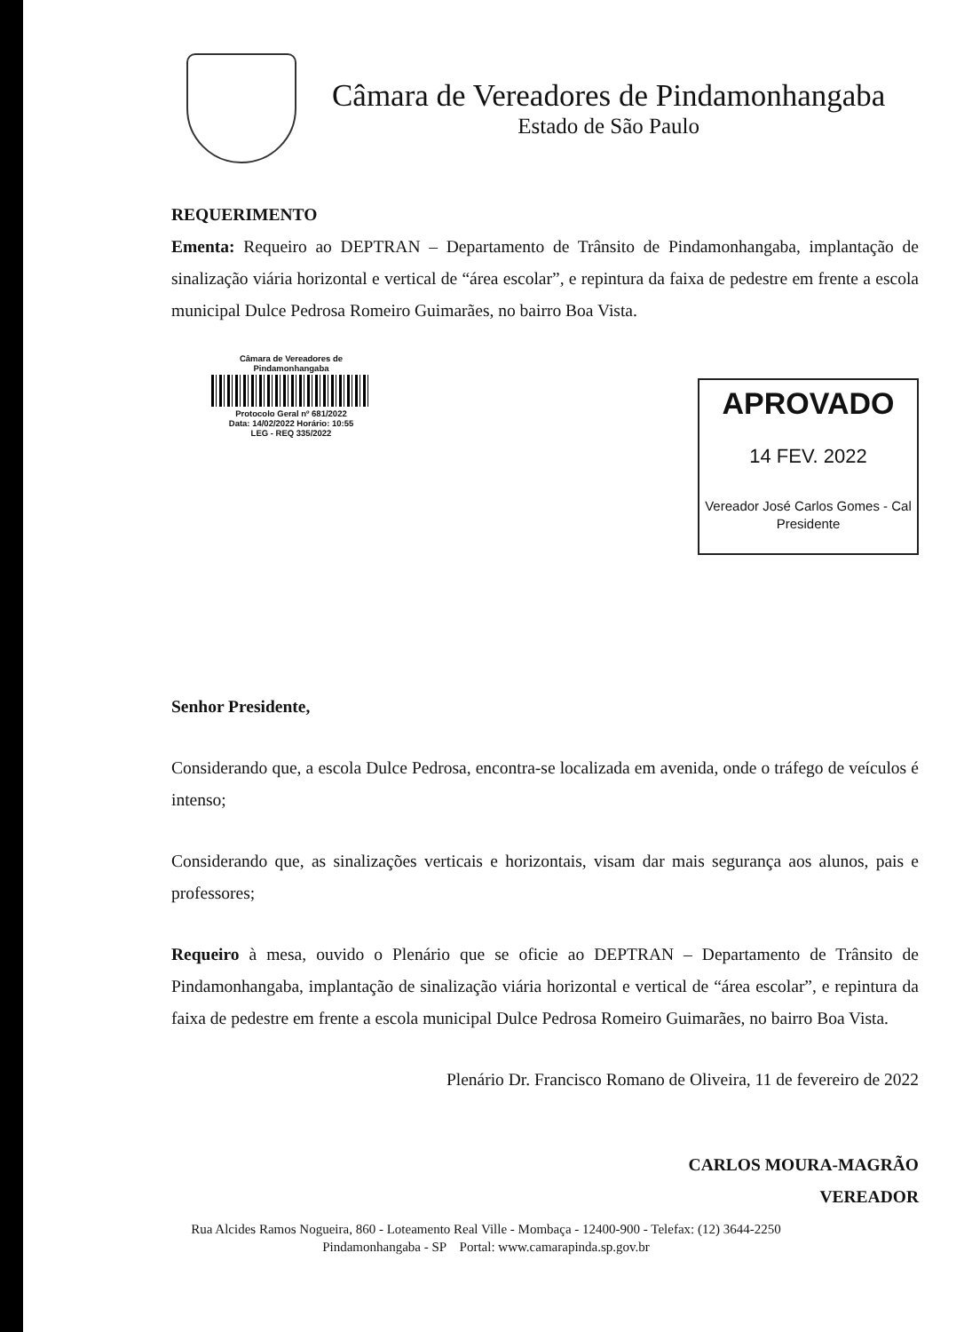Câmara de Vereadores de Pindamonhangaba
Estado de São Paulo
REQUERIMENTO
Ementa: Requeiro ao DEPTRAN – Departamento de Trânsito de Pindamonhangaba, implantação de sinalização viária horizontal e vertical de “área escolar”, e repintura da faixa de pedestre em frente a escola municipal Dulce Pedrosa Romeiro Guimarães, no bairro Boa Vista.
Câmara de Vereadores de Pindamonhangaba
Protocolo Geral nº 681/2022
Data: 14/02/2022 Horário: 10:55
LEG - REQ 335/2022
APROVADO
14 FEV. 2022
Vereador José Carlos Gomes - Cal
Presidente
Senhor Presidente,
Considerando que, a escola Dulce Pedrosa, encontra-se localizada em avenida, onde o tráfego de veículos é intenso;
Considerando que, as sinalizações verticais e horizontais, visam dar mais segurança aos alunos, pais e professores;
Requeiro à mesa, ouvido o Plenário que se oficie ao DEPTRAN – Departamento de Trânsito de Pindamonhangaba, implantação de sinalização viária horizontal e vertical de “área escolar”, e repintura da faixa de pedestre em frente a escola municipal Dulce Pedrosa Romeiro Guimarães, no bairro Boa Vista.
Plenário Dr. Francisco Romano de Oliveira, 11 de fevereiro de 2022
CARLOS MOURA-MAGRÃO
VEREADOR
Rua Alcides Ramos Nogueira, 860 - Loteamento Real Ville - Mombaça - 12400-900 - Telefax: (12) 3644-2250
Pindamonhangaba - SP Portal: www.camarapinda.sp.gov.br